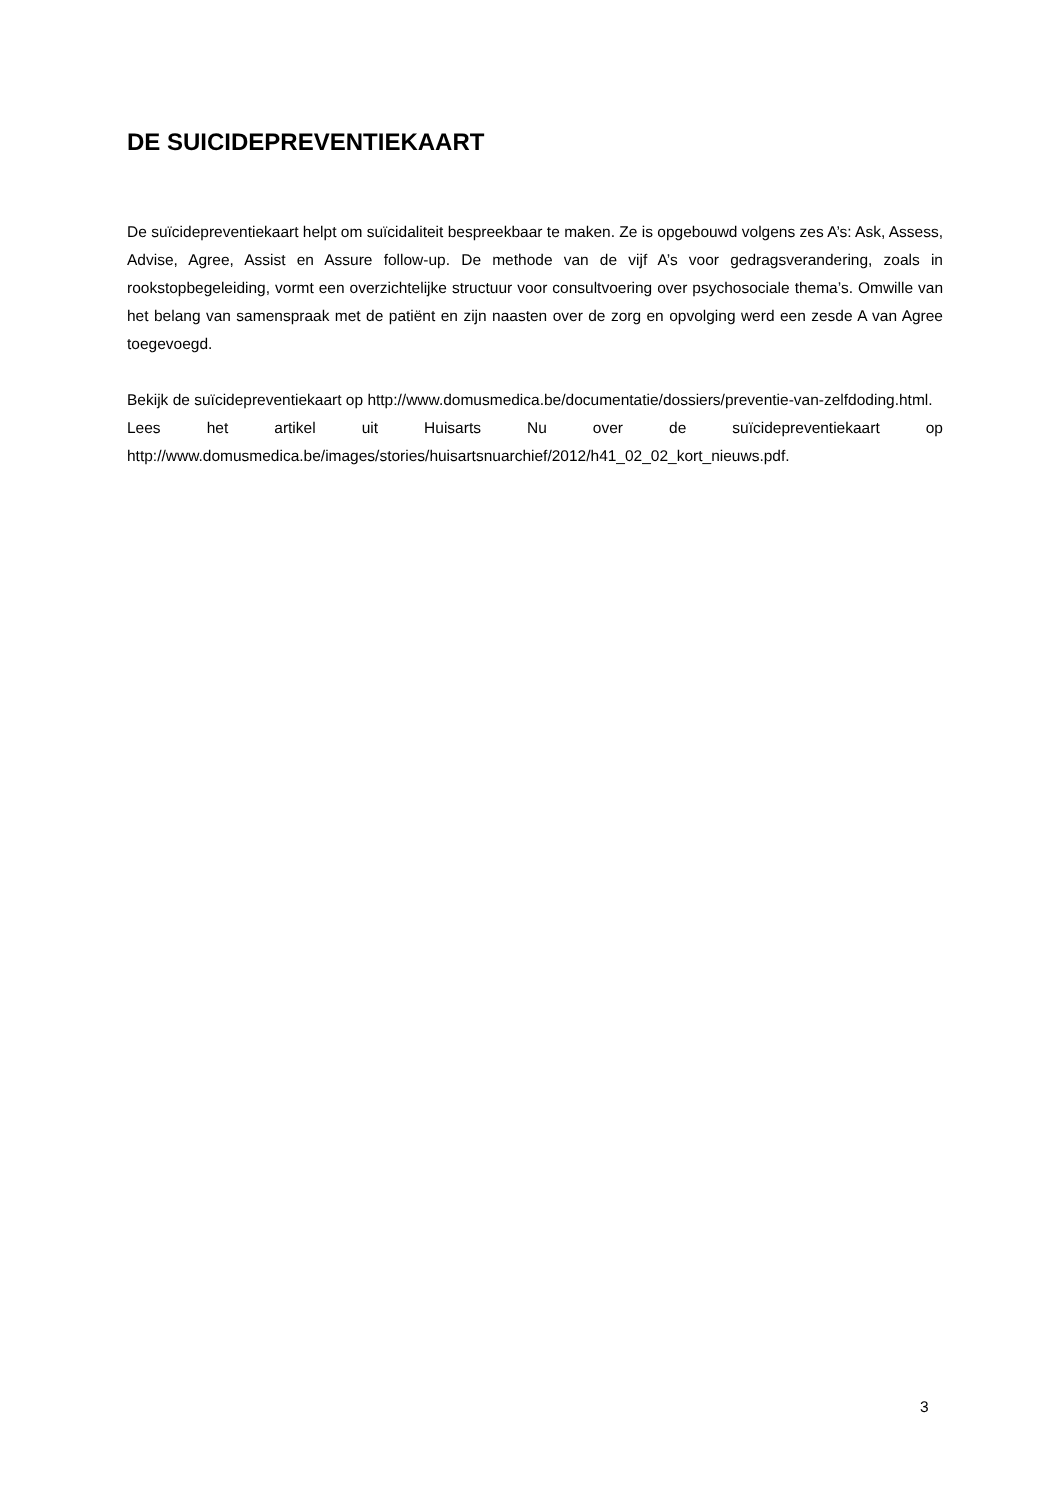DE SUICIDEPREVENTIEKAART
De suïcidepreventiekaart helpt om suïcidaliteit bespreekbaar te maken. Ze is opgebouwd volgens zes A’s: Ask, Assess, Advise, Agree, Assist en Assure follow-up. De methode van de vijf A’s voor gedragsverandering, zoals in rookstopbegeleiding, vormt een overzichtelijke structuur voor consultvoering over psychosociale thema’s. Omwille van het belang van samenspraak met de patiënt en zijn naasten over de zorg en opvolging werd een zesde A van Agree toegevoegd.
Bekijk de suïcidepreventiekaart op http://www.domusmedica.be/documentatie/dossiers/preventie-van-zelfdoding.html.
Lees het artikel uit Huisarts Nu over de suïcidepreventiekaart op
http://www.domusmedica.be/images/stories/huisartsnuarchief/2012/h41_02_02_kort_nieuws.pdf.
3